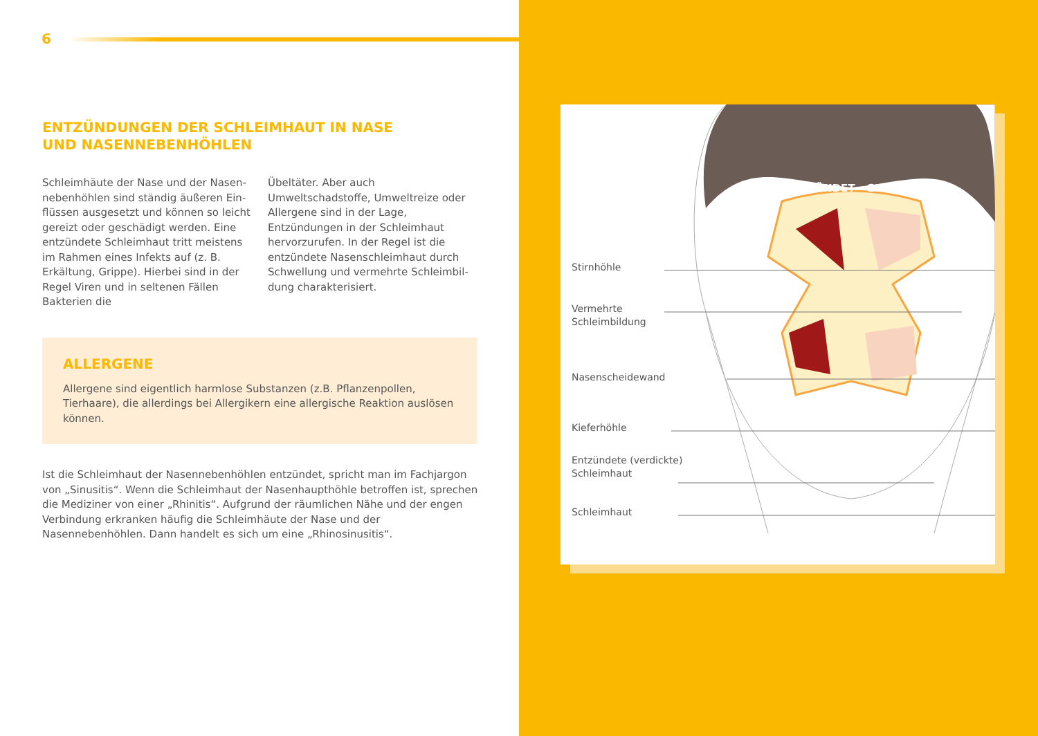6
ENTZÜNDUNGEN DER SCHLEIMHAUT IN NASE
UND NASENNEBENHÖHLEN
Schleimhäute der Nase und der Nasen­nebenhöhlen sind ständig äußeren Ein­flüssen ausgesetzt und können so leicht gereizt oder geschädigt werden. Eine ent­zündete Schleimhaut tritt meistens im Rahmen eines Infekts auf (z. B. Erkältung, Grippe). Hierbei sind in der Regel Viren und in seltenen Fällen Bakterien die
Übeltäter. Aber auch Umweltschadstoffe, Umweltreize oder Allergene sind in der Lage, Entzündungen in der Schleim­haut hervorzurufen. In der Regel ist die entzündete Nasenschleimhaut durch Schwellung und vermehrte Schleimbil­dung charakterisiert.
ALLERGENE
Allergene sind eigentlich harmlose Substanzen (z.B. Pflanzenpollen, Tierhaare), die allerdings bei Allergikern eine allergische Reaktion auslösen können.
Ist die Schleimhaut der Nasennebenhöhlen entzündet, spricht man im Fachjargon von „Sinusitis“. Wenn die Schleimhaut der Nasenhaupthöhle betroffen ist, sprechen die Mediziner von einer „Rhinitis“. Aufgrund der räumlichen Nähe und der engen Verbin­dung erkranken häufig die Schleimhäute der Nase und der Nasennebenhöhlen. Dann handelt es sich um eine „Rhinosinusitis“.
ENTZÜNDET GESUND
Stirnhöhle
Vermehrte
Schleimbildung
Nasenscheidewand
Kieferhöhle
Entzündete (verdickte)
Schleimhaut
Schleimhaut